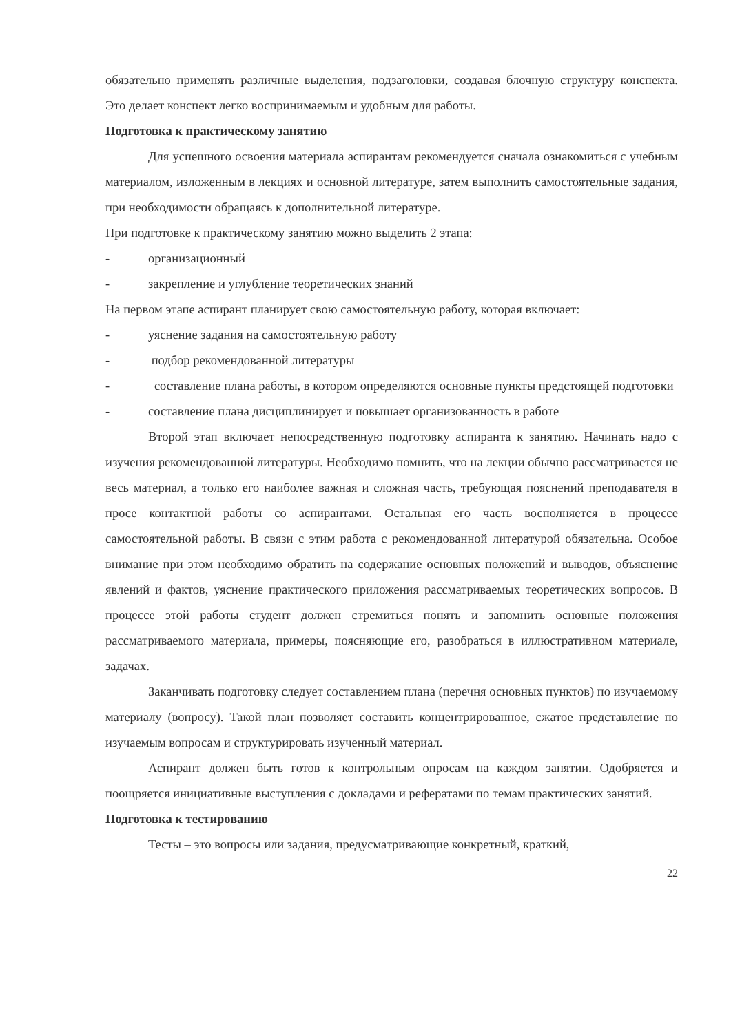обязательно применять различные выделения, подзаголовки, создавая блочную структуру конспекта. Это делает конспект легко воспринимаемым и удобным для работы.
Подготовка к практическому занятию
Для успешного освоения материала аспирантам рекомендуется сначала ознакомиться с учебным материалом, изложенным в лекциях и основной литературе, затем выполнить самостоятельные задания, при необходимости обращаясь к дополнительной литературе.
При подготовке к практическому занятию можно выделить 2 этапа:
- организационный
- закрепление и углубление теоретических знаний
На первом этапе аспирант планирует свою самостоятельную работу, которая включает:
- уяснение задания на самостоятельную работу
- подбор рекомендованной литературы
- составление плана работы, в котором определяются основные пункты предстоящей подготовки
- составление плана дисциплинирует и повышает организованность в работе
Второй этап включает непосредственную подготовку аспиранта к занятию. Начинать надо с изучения рекомендованной литературы. Необходимо помнить, что на лекции обычно рассматривается не весь материал, а только его наиболее важная и сложная часть, требующая пояснений преподавателя в просе контактной работы со аспирантами. Остальная его часть восполняется в процессе самостоятельной работы. В связи с этим работа с рекомендованной литературой обязательна. Особое внимание при этом необходимо обратить на содержание основных положений и выводов, объяснение явлений и фактов, уяснение практического приложения рассматриваемых теоретических вопросов. В процессе этой работы студент должен стремиться понять и запомнить основные положения рассматриваемого материала, примеры, поясняющие его, разобраться в иллюстративном материале, задачах.
Заканчивать подготовку следует составлением плана (перечня основных пунктов) по изучаемому материалу (вопросу). Такой план позволяет составить концентрированное, сжатое представление по изучаемым вопросам и структурировать изученный материал.
Аспирант должен быть готов к контрольным опросам на каждом занятии. Одобряется и поощряется инициативные выступления с докладами и рефератами по темам практических занятий.
Подготовка к тестированию
Тесты – это вопросы или задания, предусматривающие конкретный, краткий,
22